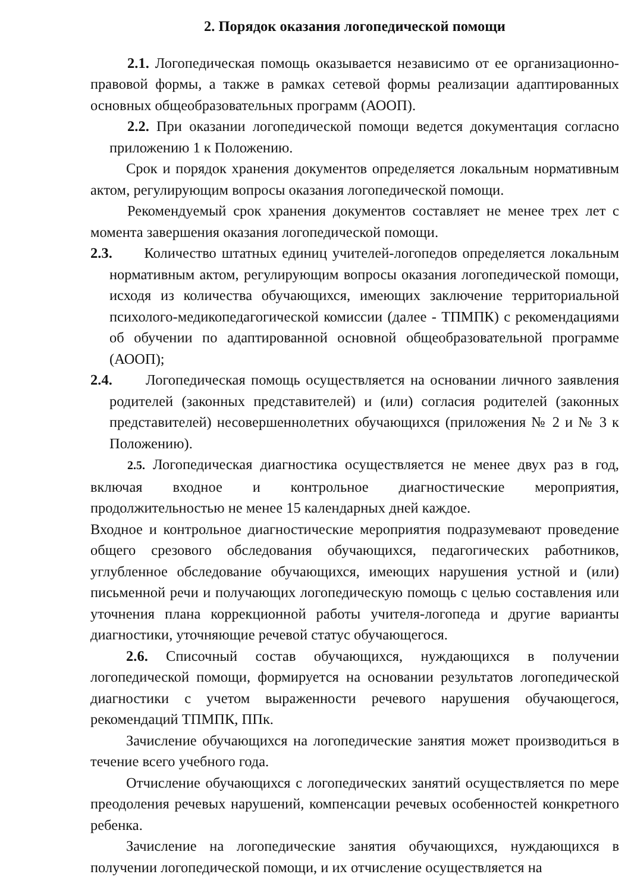2. Порядок оказания логопедической помощи
2.1. Логопедическая помощь оказывается независимо от ее организационно-правовой формы, а также в рамках сетевой формы реализации адаптированных основных общеобразовательных программ (АООП).
2.2. При оказании логопедической помощи ведется документация согласно приложению 1 к Положению.
Срок и порядок хранения документов определяется локальным нормативным актом, регулирующим вопросы оказания логопедической помощи.
Рекомендуемый срок хранения документов составляет не менее трех лет с момента завершения оказания логопедической помощи.
2.3. Количество штатных единиц учителей-логопедов определяется локальным нормативным актом, регулирующим вопросы оказания логопедической помощи, исходя из количества обучающихся, имеющих заключение территориальной психолого-медикопедагогической комиссии (далее - ТПМПК) с рекомендациями об обучении по адаптированной основной общеобразовательной программе (АООП);
2.4. Логопедическая помощь осуществляется на основании личного заявления родителей (законных представителей) и (или) согласия родителей (законных представителей) несовершеннолетних обучающихся (приложения № 2 и № 3 к Положению).
2.5. Логопедическая диагностика осуществляется не менее двух раз в год, включая входное и контрольное диагностические мероприятия, продолжительностью не менее 15 календарных дней каждое.
Входное и контрольное диагностические мероприятия подразумевают проведение общего срезового обследования обучающихся, педагогических работников, углубленное обследование обучающихся, имеющих нарушения устной и (или) письменной речи и получающих логопедическую помощь с целью составления или уточнения плана коррекционной работы учителя-логопеда и другие варианты диагностики, уточняющие речевой статус обучающегося.
2.6. Списочный состав обучающихся, нуждающихся в получении логопедической помощи, формируется на основании результатов логопедической диагностики с учетом выраженности речевого нарушения обучающегося, рекомендаций ТПМПК, ППк.
Зачисление обучающихся на логопедические занятия может производиться в течение всего учебного года.
Отчисление обучающихся с логопедических занятий осуществляется по мере преодоления речевых нарушений, компенсации речевых особенностей конкретного ребенка.
Зачисление на логопедические занятия обучающихся, нуждающихся в получении логопедической помощи, и их отчисление осуществляется на